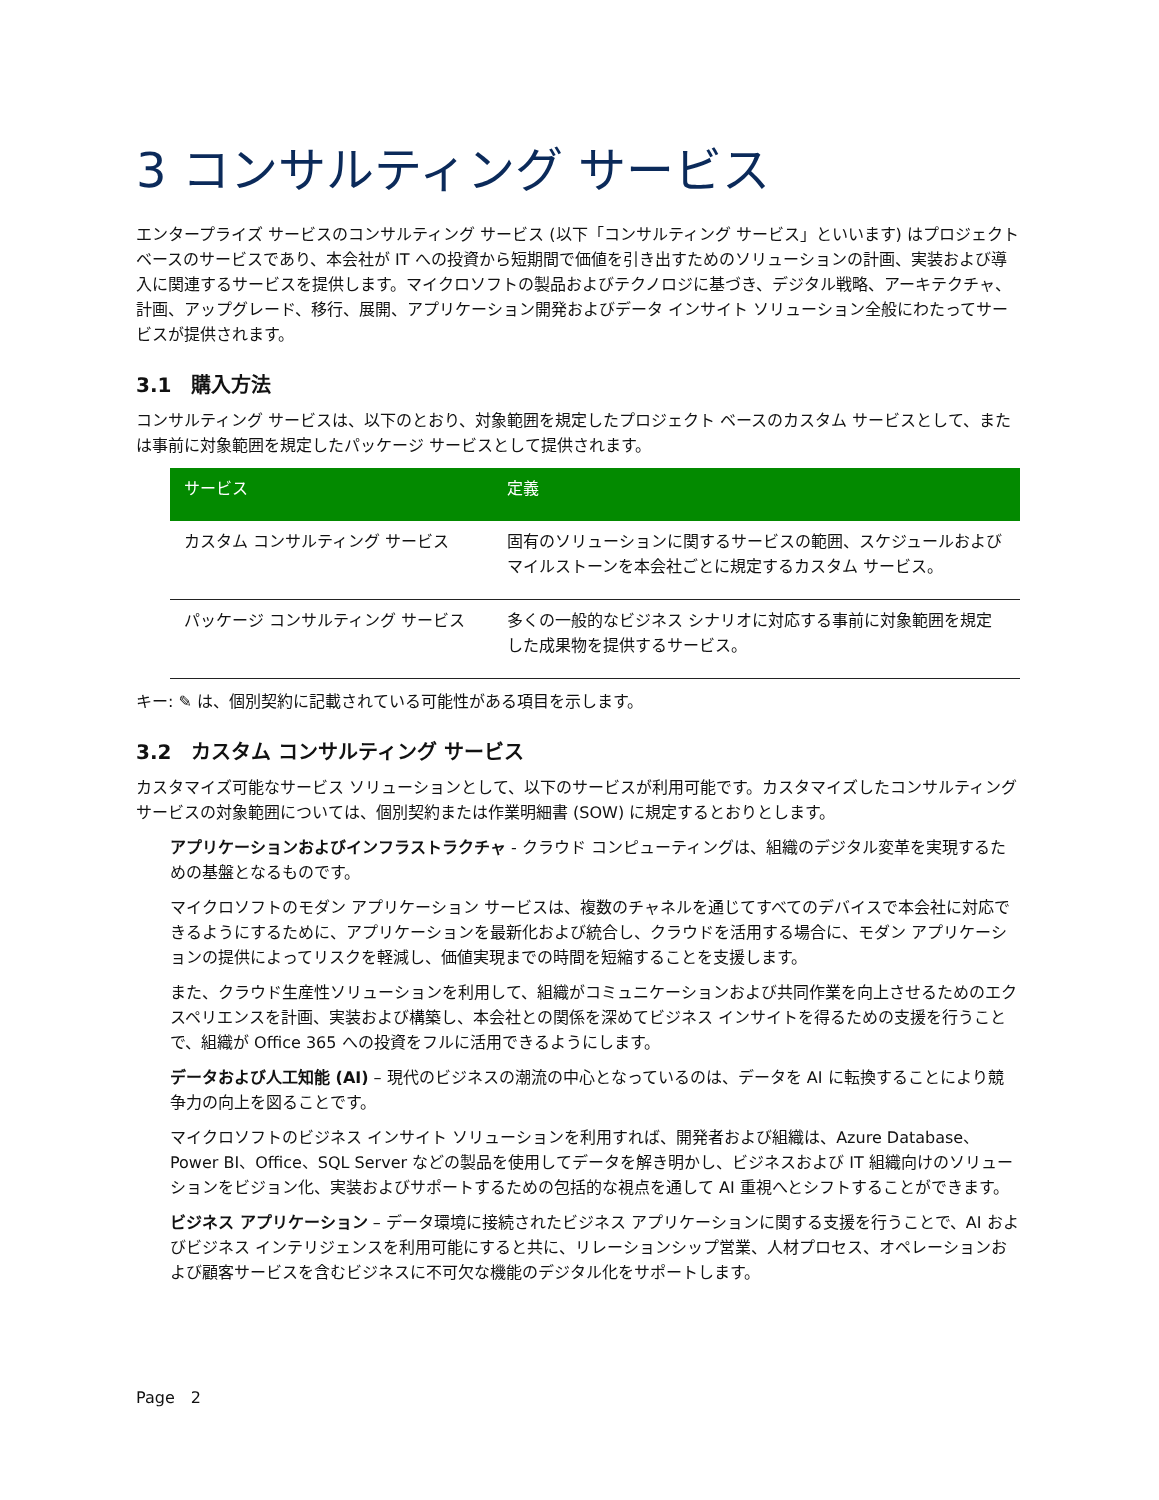3 コンサルティング サービス
エンタープライズ サービスのコンサルティング サービス (以下「コンサルティング サービス」といいます) はプロジェクト ベースのサービスであり、本会社が IT への投資から短期間で価値を引き出すためのソリューションの計画、実装および導入に関連するサービスを提供します。マイクロソフトの製品およびテクノロジに基づき、デジタル戦略、アーキテクチャ、計画、アップグレード、移行、展開、アプリケーション開発およびデータ インサイト ソリューション全般にわたってサービスが提供されます。
3.1　購入方法
コンサルティング サービスは、以下のとおり、対象範囲を規定したプロジェクト ベースのカスタム サービスとして、または事前に対象範囲を規定したパッケージ サービスとして提供されます。
| サービス | 定義 |
| --- | --- |
| カスタム コンサルティング サービス | 固有のソリューションに関するサービスの範囲、スケジュールおよびマイルストーンを本会社ごとに規定するカスタム サービス。 |
| パッケージ コンサルティング サービス | 多くの一般的なビジネス シナリオに対応する事前に対象範囲を規定した成果物を提供するサービス。 |
キー: ✎ は、個別契約に記載されている可能性がある項目を示します。
3.2　カスタム コンサルティング サービス
カスタマイズ可能なサービス ソリューションとして、以下のサービスが利用可能です。カスタマイズしたコンサルティング サービスの対象範囲については、個別契約または作業明細書 (SOW) に規定するとおりとします。
アプリケーションおよびインフラストラクチャ - クラウド コンピューティングは、組織のデジタル変革を実現するための基盤となるものです。
マイクロソフトのモダン アプリケーション サービスは、複数のチャネルを通じてすべてのデバイスで本会社に対応できるようにするために、アプリケーションを最新化および統合し、クラウドを活用する場合に、モダン アプリケーションの提供によってリスクを軽減し、価値実現までの時間を短縮することを支援します。
また、クラウド生産性ソリューションを利用して、組織がコミュニケーションおよび共同作業を向上させるためのエクスペリエンスを計画、実装および構築し、本会社との関係を深めてビジネス インサイトを得るための支援を行うことで、組織が Office 365 への投資をフルに活用できるようにします。
データおよび人工知能 (AI) – 現代のビジネスの潮流の中心となっているのは、データを AI に転換することにより競争力の向上を図ることです。
マイクロソフトのビジネス インサイト ソリューションを利用すれば、開発者および組織は、Azure Database、Power BI、Office、SQL Server などの製品を使用してデータを解き明かし、ビジネスおよび IT 組織向けのソリューションをビジョン化、実装およびサポートするための包括的な視点を通して AI 重視へとシフトすることができます。
ビジネス アプリケーション – データ環境に接続されたビジネス アプリケーションに関する支援を行うことで、AI およびビジネス インテリジェンスを利用可能にすると共に、リレーションシップ営業、人材プロセス、オペレーションおよび顧客サービスを含むビジネスに不可欠な機能のデジタル化をサポートします。
Page　2